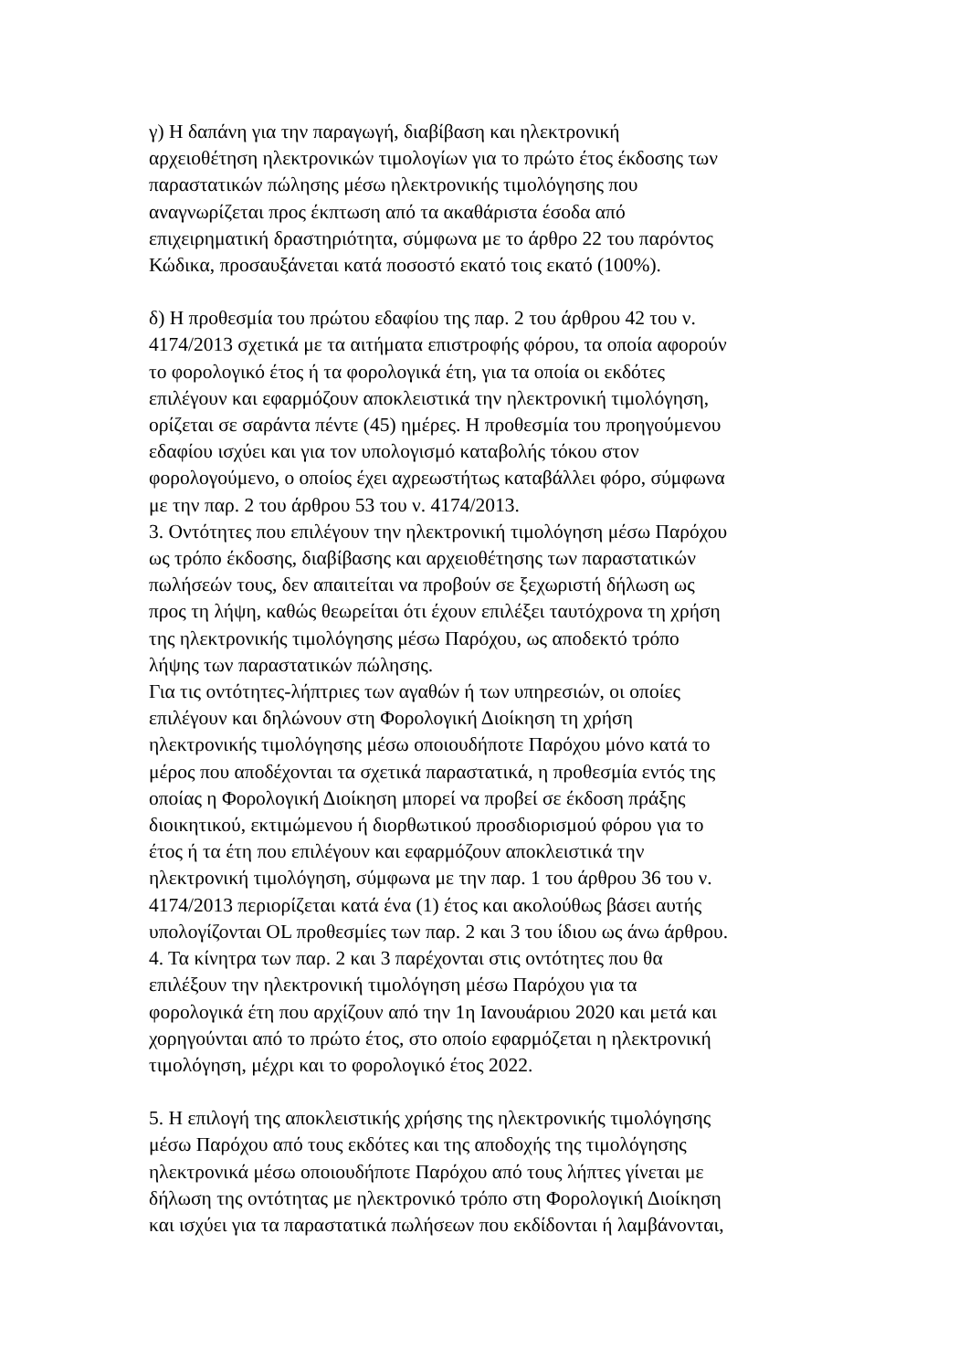γ) Η δαπάνη για την παραγωγή, διαβίβαση και ηλεκτρονική αρχειοθέτηση ηλεκτρονικών τιμολογίων για το πρώτο έτος έκδοσης των παραστατικών πώλησης μέσω ηλεκτρονικής τιμολόγησης που αναγνωρίζεται προς έκπτωση από τα ακαθάριστα έσοδα από επιχειρηματική δραστηριότητα, σύμφωνα με το άρθρο 22 του παρόντος Κώδικα, προσαυξάνεται κατά ποσοστό εκατό τοις εκατό (100%).
δ) Η προθεσμία του πρώτου εδαφίου της παρ. 2 του άρθρου 42 του ν. 4174/2013 σχετικά με τα αιτήματα επιστροφής φόρου, τα οποία αφορούν το φορολογικό έτος ή τα φορολογικά έτη, για τα οποία οι εκδότες επιλέγουν και εφαρμόζουν αποκλειστικά την ηλεκτρονική τιμολόγηση, ορίζεται σε σαράντα πέντε (45) ημέρες. Η προθεσμία του προηγούμενου εδαφίου ισχύει και για τον υπολογισμό καταβολής τόκου στον φορολογούμενο, ο οποίος έχει αχρεωστήτως καταβάλλει φόρο, σύμφωνα με την παρ. 2 του άρθρου 53 του ν. 4174/2013.
3. Οντότητες που επιλέγουν την ηλεκτρονική τιμολόγηση μέσω Παρόχου ως τρόπο έκδοσης, διαβίβασης και αρχειοθέτησης των παραστατικών πωλήσεών τους, δεν απαιτείται να προβούν σε ξεχωριστή δήλωση ως προς τη λήψη, καθώς θεωρείται ότι έχουν επιλέξει ταυτόχρονα τη χρήση της ηλεκτρονικής τιμολόγησης μέσω Παρόχου, ως αποδεκτό τρόπο λήψης των παραστατικών πώλησης.
Για τις οντότητες-λήπτριες των αγαθών ή των υπηρεσιών, οι οποίες επιλέγουν και δηλώνουν στη Φορολογική Διοίκηση τη χρήση ηλεκτρονικής τιμολόγησης μέσω οποιουδήποτε Παρόχου μόνο κατά το μέρος που αποδέχονται τα σχετικά παραστατικά, η προθεσμία εντός της οποίας η Φορολογική Διοίκηση μπορεί να προβεί σε έκδοση πράξης διοικητικού, εκτιμώμενου ή διορθωτικού προσδιορισμού φόρου για το έτος ή τα έτη που επιλέγουν και εφαρμόζουν αποκλειστικά την ηλεκτρονική τιμολόγηση, σύμφωνα με την παρ. 1 του άρθρου 36 του ν. 4174/2013 περιορίζεται κατά ένα (1) έτος και ακολούθως βάσει αυτής υπολογίζονται OL προθεσμίες των παρ. 2 και 3 του ίδιου ως άνω άρθρου.
4. Τα κίνητρα των παρ. 2 και 3 παρέχονται στις οντότητες που θα επιλέξουν την ηλεκτρονική τιμολόγηση μέσω Παρόχου για τα φορολογικά έτη που αρχίζουν από την 1η Ιανουάριου 2020 και μετά και χορηγούνται από το πρώτο έτος, στο οποίο εφαρμόζεται η ηλεκτρονική τιμολόγηση, μέχρι και το φορολογικό έτος 2022.
5. Η επιλογή της αποκλειστικής χρήσης της ηλεκτρονικής τιμολόγησης μέσω Παρόχου από τους εκδότες και της αποδοχής της τιμολόγησης ηλεκτρονικά μέσω οποιουδήποτε Παρόχου από τους λήπτες γίνεται με δήλωση της οντότητας με ηλεκτρονικό τρόπο στη Φορολογική Διοίκηση και ισχύει για τα παραστατικά πωλήσεων που εκδίδονται ή λαμβάνονται,